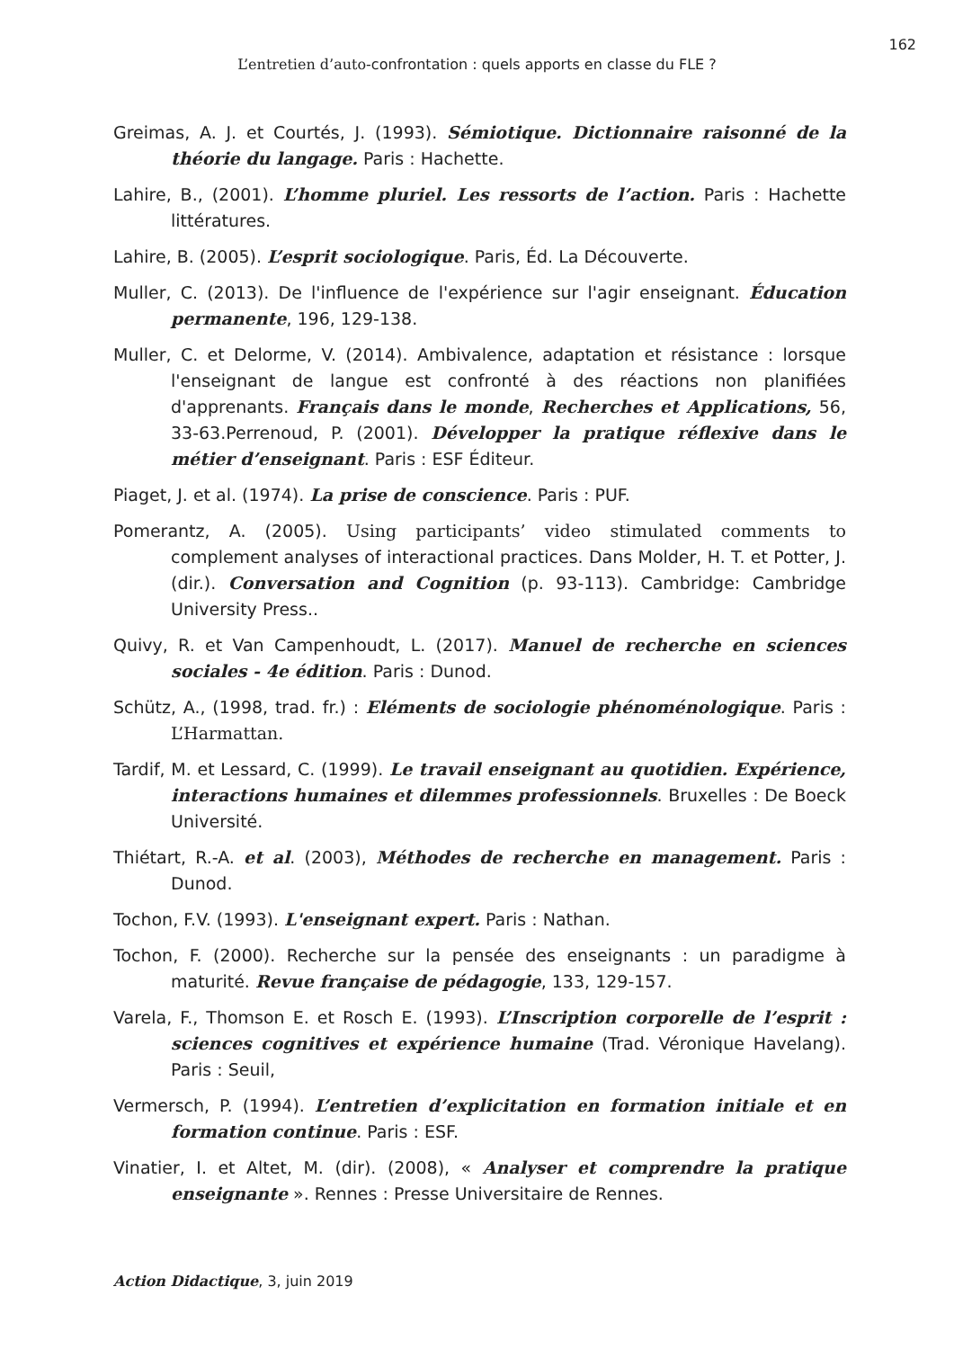162
L’entretien d’auto-confrontation : quels apports en classe du FLE ?
Greimas, A. J. et Courtés, J. (1993). Sémiotique. Dictionnaire raisonné de la théorie du langage. Paris : Hachette.
Lahire, B., (2001). L’homme pluriel. Les ressorts de l’action. Paris : Hachette littératures.
Lahire, B. (2005). L’esprit sociologique. Paris, Éd. La Découverte.
Muller, C. (2013). De l'influence de l'expérience sur l'agir enseignant. Éducation permanente, 196, 129-138.
Muller, C. et Delorme, V. (2014). Ambivalence, adaptation et résistance : lorsque l'enseignant de langue est confronté à des réactions non planifiées d'apprenants. Français dans le monde, Recherches et Applications, 56, 33-63.Perrenoud, P. (2001). Développer la pratique réflexive dans le métier d’enseignant. Paris : ESF Éditeur.
Piaget, J. et al. (1974). La prise de conscience. Paris : PUF.
Pomerantz, A. (2005). Using participants’ video stimulated comments to complement analyses of interactional practices. Dans Molder, H. T. et Potter, J. (dir.). Conversation and Cognition (p. 93-113). Cambridge: Cambridge University Press..
Quivy, R. et Van Campenhoudt, L. (2017). Manuel de recherche en sciences sociales - 4e édition. Paris : Dunod.
Schütz, A., (1998, trad. fr.) : Eléments de sociologie phénoménologique. Paris : L’Harmattan.
Tardif, M. et Lessard, C. (1999). Le travail enseignant au quotidien. Expérience, interactions humaines et dilemmes professionnels. Bruxelles : De Boeck Université.
Thiétart, R.-A. et al. (2003), Méthodes de recherche en management. Paris : Dunod.
Tochon, F.V. (1993). L'enseignant expert. Paris : Nathan.
Tochon, F. (2000). Recherche sur la pensée des enseignants : un paradigme à maturité. Revue française de pédagogie, 133, 129-157.
Varela, F., Thomson E. et Rosch E. (1993). L’Inscription corporelle de l’esprit : sciences cognitives et expérience humaine (Trad. Véronique Havelang). Paris : Seuil,
Vermersch, P. (1994). L’entretien d’explicitation en formation initiale et en formation continue. Paris : ESF.
Vinatier, I. et Altet, M. (dir). (2008), « Analyser et comprendre la pratique enseignante ». Rennes : Presse Universitaire de Rennes.
Action Didactique, 3, juin 2019